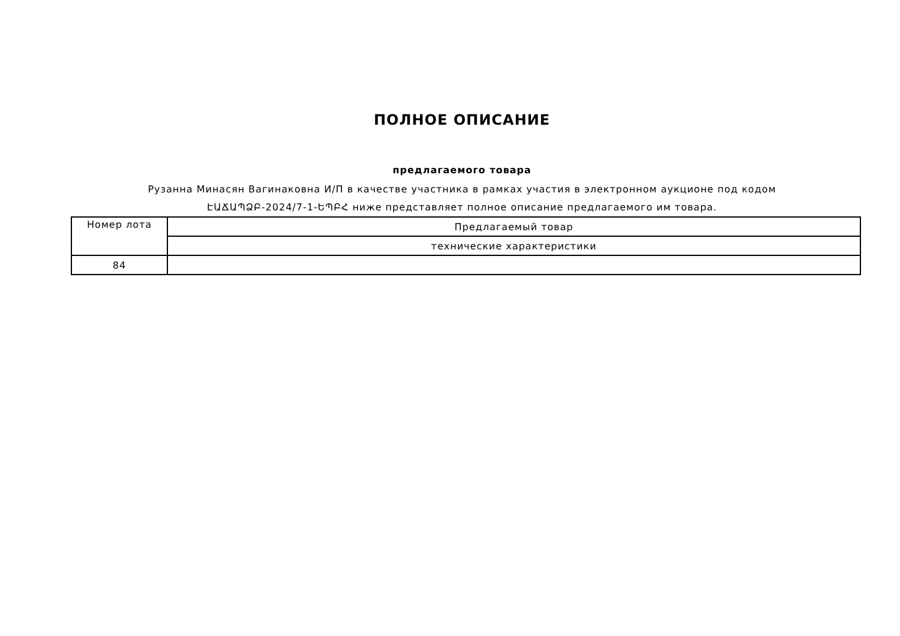ПОЛНОЕ ОПИСАНИЕ
предлагаемого товара
Рузанна Минасян Вагинаковна И/П в качестве участника в рамках участия в электронном аукционе под кодом
ԷԱՃԱՊՁԲ-2024/7-1-ԵՊԲՀ ниже представляет полное описание предлагаемого им товара.
| Номер лота | Предлагаемый товар |
| --- | --- |
| | технические характеристики |
| 84 | |